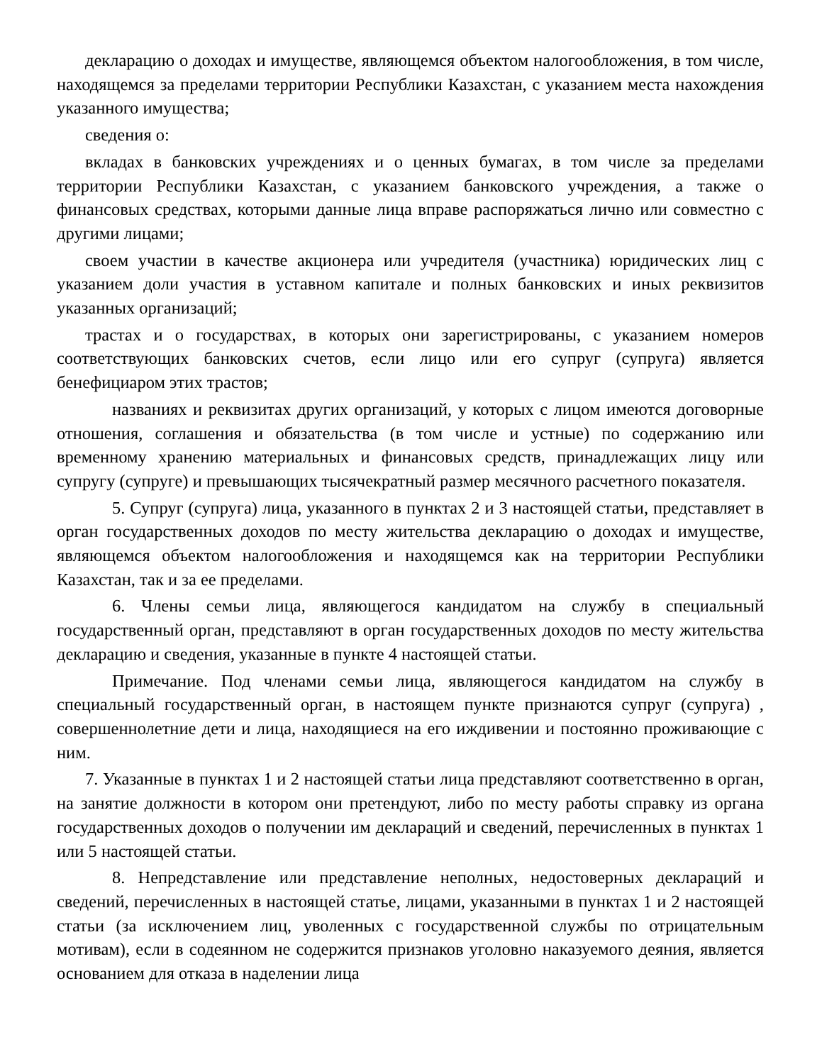декларацию о доходах и имуществе, являющемся объектом налогообложения, в том числе, находящемся за пределами территории Республики Казахстан, с указанием места нахождения указанного имущества;
сведения о:
вкладах в банковских учреждениях и о ценных бумагах, в том числе за пределами территории Республики Казахстан, с указанием банковского учреждения, а также о финансовых средствах, которыми данные лица вправе распоряжаться лично или совместно с другими лицами;
своем участии в качестве акционера или учредителя (участника) юридических лиц с указанием доли участия в уставном капитале и полных банковских и иных реквизитов указанных организаций;
трастах и о государствах, в которых они зарегистрированы, с указанием номеров соответствующих банковских счетов, если лицо или его супруг (супруга) является бенефициаром этих трастов;
названиях и реквизитах других организаций, у которых с лицом имеются договорные отношения, соглашения и обязательства (в том числе и устные) по содержанию или временному хранению материальных и финансовых средств, принадлежащих лицу или супругу (супруге) и превышающих тысячекратный размер месячного расчетного показателя.
5. Супруг (супруга) лица, указанного в пунктах 2 и 3 настоящей статьи, представляет в орган государственных доходов по месту жительства декларацию о доходах и имуществе, являющемся объектом налогообложения и находящемся как на территории Республики Казахстан, так и за ее пределами.
6. Члены семьи лица, являющегося кандидатом на службу в специальный государственный орган, представляют в орган государственных доходов по месту жительства декларацию и сведения, указанные в пункте 4 настоящей статьи.
Примечание. Под членами семьи лица, являющегося кандидатом на службу в специальный государственный орган, в настоящем пункте признаются супруг (супруга) , совершеннолетние дети и лица, находящиеся на его иждивении и постоянно проживающие с ним.
7. Указанные в пунктах 1 и 2 настоящей статьи лица представляют соответственно в орган, на занятие должности в котором они претендуют, либо по месту работы справку из органа государственных доходов о получении им деклараций и сведений, перечисленных в пунктах 1 или 5 настоящей статьи.
8. Непредставление или представление неполных, недостоверных деклараций и сведений, перечисленных в настоящей статье, лицами, указанными в пунктах 1 и 2 настоящей статьи (за исключением лиц, уволенных с государственной службы по отрицательным мотивам), если в содеянном не содержится признаков уголовно наказуемого деяния, является основанием для отказа в наделении лица